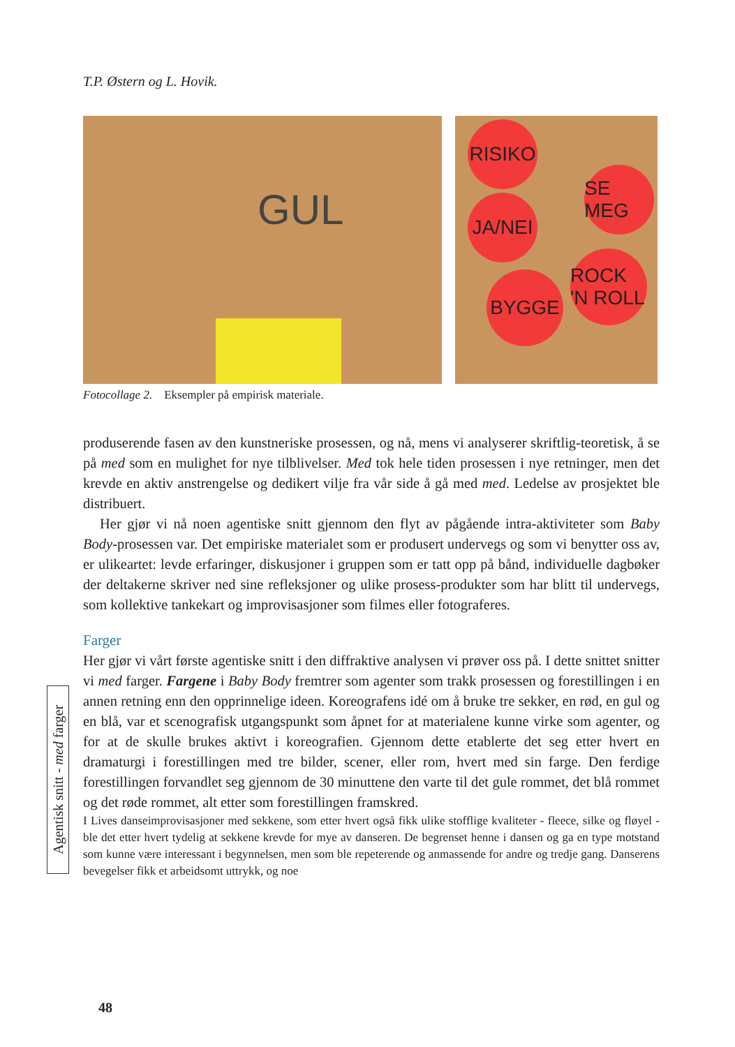T.P. Østern og L. Hovik.
GUL
RISIKO
SE MEG
JA/NEI
ROCK 'N ROLL
BYGGE
Fotocollage 2. Eksempler på empirisk materiale.
produserende fasen av den kunstneriske prosessen, og nå, mens vi analyserer skrift­lig-teoretisk, å se på med som en mulighet for nye tilblivelser. Med tok hele tiden prosessen i nye retninger, men det krevde en aktiv anstrengelse og dedikert vilje fra vår side å gå med med. Ledelse av prosjektet ble distribuert.
Her gjør vi nå noen agentiske snitt gjennom den flyt av pågående intra-aktiviteter som Baby Body-prosessen var. Det empiriske materialet som er produsert undervegs og som vi benytter oss av, er ulikeartet: levde erfaringer, diskusjoner i gruppen som er tatt opp på bånd, individuelle dagbøker der deltakerne skriver ned sine refleksjoner og ulike prosess-produkter som har blitt til undervegs, som kollektive tankekart og improvisasjoner som filmes eller fotograferes.
Farger
Her gjør vi vårt første agentiske snitt i den diffraktive analysen vi prøver oss på. I dette snittet snitter vi med farger. Fargene i Baby Body fremtrer som agenter som trakk prosessen og forestillingen i en annen retning enn den opprinnelige ideen. Ko­reografens idé om å bruke tre sekker, en rød, en gul og en blå, var et scenografisk utgangspunkt som åpnet for at materialene kunne virke som agenter, og for at de skulle brukes aktivt i koreografien. Gjennom dette etablerte det seg etter hvert en dramaturgi i forestillingen med tre bilder, scener, eller rom, hvert med sin farge. Den ferdige forestillingen forvandlet seg gjennom de 30 minuttene den varte til det gule rommet, det blå rommet og det røde rommet, alt etter som forestillingen framskred.
I Lives danseimprovisasjoner med sekkene, som etter hvert også fikk ulike stoff­lige kvaliteter - fleece, silke og fløyel - ble det etter hvert tydelig at sekkene krevde for mye av danseren. De begrenset henne i dansen og ga en type motstand som kunne være interessant i begynnelsen, men som ble repeterende og anmassende for andre og tredje gang. Danserens bevegelser fikk et arbeidsomt uttrykk, og noe
Agentisk snitt - med farger
48